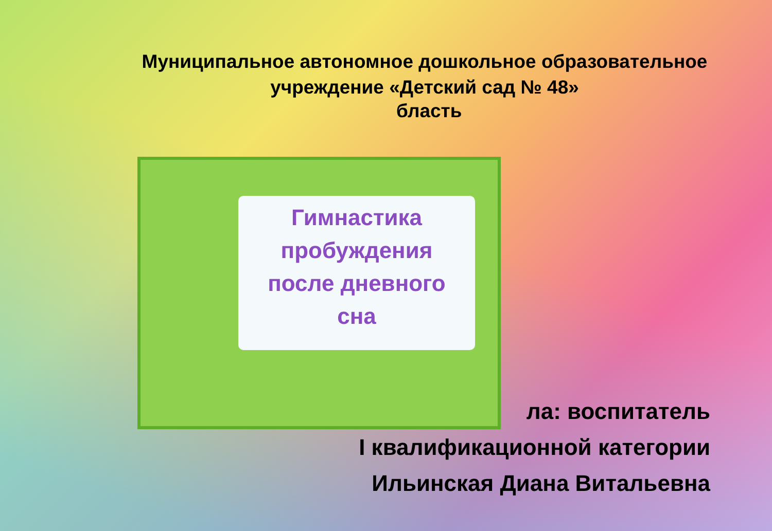Муниципальное автономное дошкольное образовательное
учреждение «Детский сад № 48»
бласть
ла: воспитатель
I квалификационной категории
Ильинская Диана Витальевна
Гимнастика
пробуждения
после дневного
сна